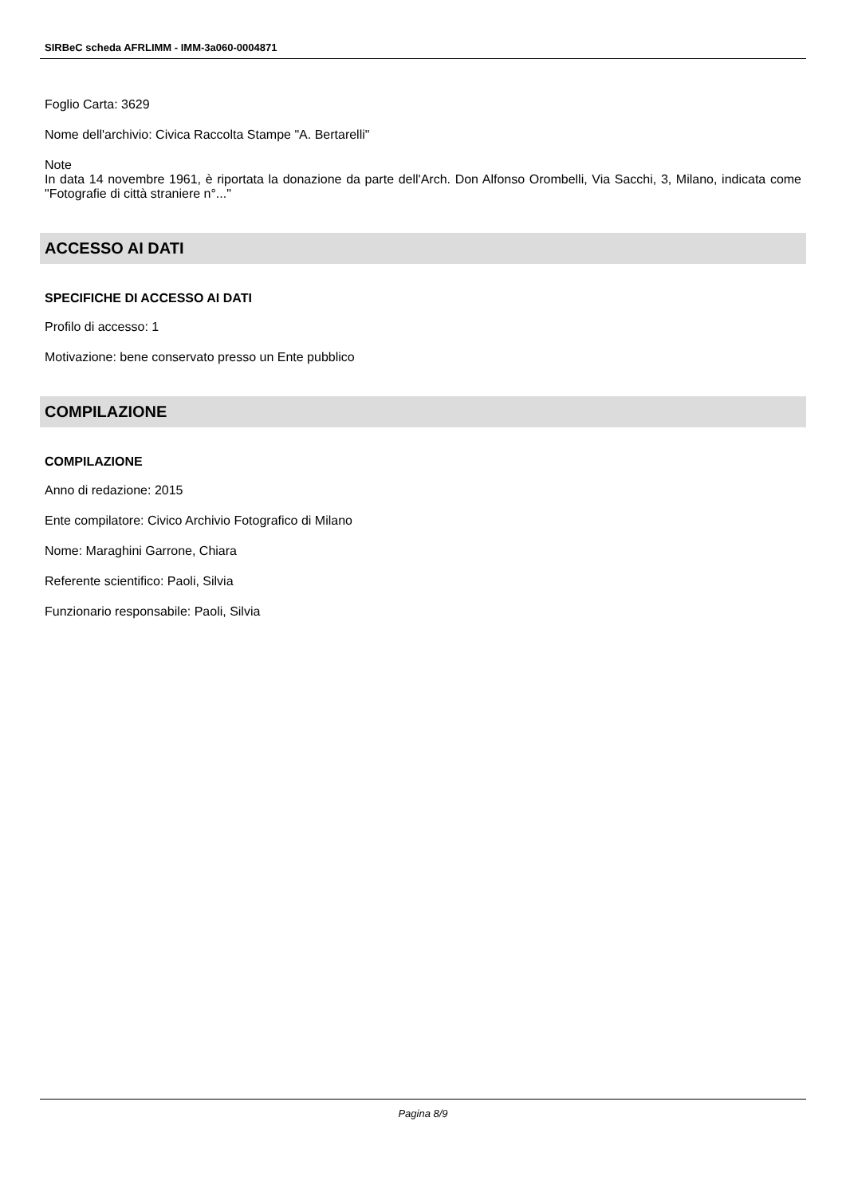SIRBeC scheda AFRLIMM - IMM-3a060-0004871
Foglio Carta: 3629
Nome dell'archivio: Civica Raccolta Stampe "A. Bertarelli"
Note
In data 14 novembre 1961, è riportata la donazione da parte dell'Arch. Don Alfonso Orombelli, Via Sacchi, 3, Milano, indicata come "Fotografie di città straniere n°..."
ACCESSO AI DATI
SPECIFICHE DI ACCESSO AI DATI
Profilo di accesso: 1
Motivazione: bene conservato presso un Ente pubblico
COMPILAZIONE
COMPILAZIONE
Anno di redazione: 2015
Ente compilatore: Civico Archivio Fotografico di Milano
Nome: Maraghini Garrone, Chiara
Referente scientifico: Paoli, Silvia
Funzionario responsabile: Paoli, Silvia
Pagina 8/9